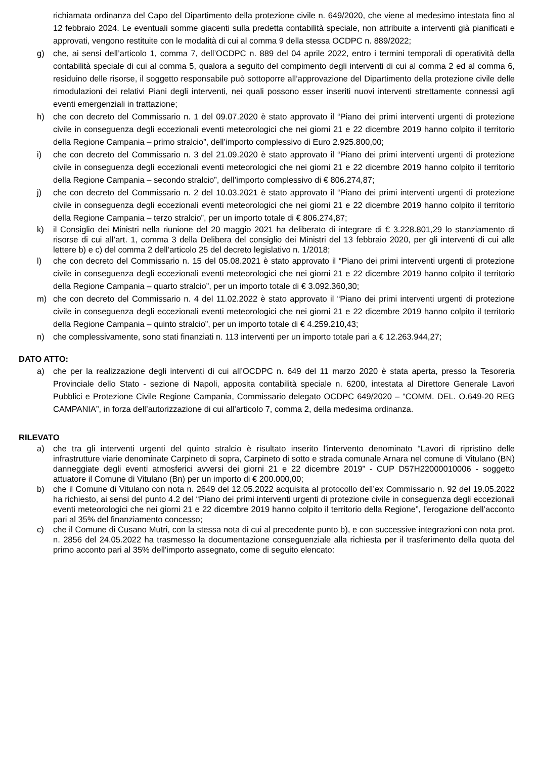richiamata ordinanza del Capo del Dipartimento della protezione civile n. 649/2020, che viene al medesimo intestata fino al 12 febbraio 2024. Le eventuali somme giacenti sulla predetta contabilità speciale, non attribuite a interventi già pianificati e approvati, vengono restituite con le modalità di cui al comma 9 della stessa OCDPC n. 889/2022;
g) che, ai sensi dell’articolo 1, comma 7, dell’OCDPC n. 889 del 04 aprile 2022, entro i termini temporali di operatività della contabilità speciale di cui al comma 5, qualora a seguito del compimento degli interventi di cui al comma 2 ed al comma 6, residuino delle risorse, il soggetto responsabile può sottoporre all’approvazione del Dipartimento della protezione civile delle rimodulazioni dei relativi Piani degli interventi, nei quali possono esser inseriti nuovi interventi strettamente connessi agli eventi emergenziali in trattazione;
h) che con decreto del Commissario n. 1 del 09.07.2020 è stato approvato il “Piano dei primi interventi urgenti di protezione civile in conseguenza degli eccezionali eventi meteorologici che nei giorni 21 e 22 dicembre 2019 hanno colpito il territorio della Regione Campania – primo stralcio”, dell’importo complessivo di Euro 2.925.800,00;
i) che con decreto del Commissario n. 3 del 21.09.2020 è stato approvato il “Piano dei primi interventi urgenti di protezione civile in conseguenza degli eccezionali eventi meteorologici che nei giorni 21 e 22 dicembre 2019 hanno colpito il territorio della Regione Campania – secondo stralcio”, dell’importo complessivo di € 806.274,87;
j) che con decreto del Commissario n. 2 del 10.03.2021 è stato approvato il “Piano dei primi interventi urgenti di protezione civile in conseguenza degli eccezionali eventi meteorologici che nei giorni 21 e 22 dicembre 2019 hanno colpito il territorio della Regione Campania – terzo stralcio”, per un importo totale di € 806.274,87;
k) il Consiglio dei Ministri nella riunione del 20 maggio 2021 ha deliberato di integrare di € 3.228.801,29 lo stanziamento di risorse di cui all’art. 1, comma 3 della Delibera del consiglio dei Ministri del 13 febbraio 2020, per gli interventi di cui alle lettere b) e c) del comma 2 dell’articolo 25 del decreto legislativo n. 1/2018;
l) che con decreto del Commissario n. 15 del 05.08.2021 è stato approvato il “Piano dei primi interventi urgenti di protezione civile in conseguenza degli eccezionali eventi meteorologici che nei giorni 21 e 22 dicembre 2019 hanno colpito il territorio della Regione Campania – quarto stralcio”, per un importo totale di € 3.092.360,30;
m) che con decreto del Commissario n. 4 del 11.02.2022 è stato approvato il “Piano dei primi interventi urgenti di protezione civile in conseguenza degli eccezionali eventi meteorologici che nei giorni 21 e 22 dicembre 2019 hanno colpito il territorio della Regione Campania – quinto stralcio”, per un importo totale di € 4.259.210,43;
n) che complessivamente, sono stati finanziati n. 113 interventi per un importo totale pari a € 12.263.944,27;
DATO ATTO:
a) che per la realizzazione degli interventi di cui all’OCDPC n. 649 del 11 marzo 2020 è stata aperta, presso la Tesoreria Provinciale dello Stato - sezione di Napoli, apposita contabilità speciale n. 6200, intestata al Direttore Generale Lavori Pubblici e Protezione Civile Regione Campania, Commissario delegato OCDPC 649/2020 – “COMM. DEL. O.649-20 REG CAMPANIA”, in forza dell’autorizzazione di cui all’articolo 7, comma 2, della medesima ordinanza.
RILEVATO
a) che tra gli interventi urgenti del quinto stralcio è risultato inserito l'intervento denominato “Lavori di ripristino delle infrastrutture viarie denominate Carpineto di sopra, Carpineto di sotto e strada comunale Arnara nel comune di Vitulano (BN) danneggiate degli eventi atmosferici avversi dei giorni 21 e 22 dicembre 2019” - CUP D57H22000010006 - soggetto attuatore il Comune di Vitulano (Bn) per un importo di € 200.000,00;
b) che il Comune di Vitulano con nota n. 2649 del 12.05.2022 acquisita al protocollo dell’ex Commissario n. 92 del 19.05.2022 ha richiesto, ai sensi del punto 4.2 del “Piano dei primi interventi urgenti di protezione civile in conseguenza degli eccezionali eventi meteorologici che nei giorni 21 e 22 dicembre 2019 hanno colpito il territorio della Regione”, l'erogazione dell’acconto pari al 35% del finanziamento concesso;
c) che il Comune di Cusano Mutri, con la stessa nota di cui al precedente punto b), e con successive integrazioni con nota prot. n. 2856 del 24.05.2022 ha trasmesso la documentazione conseguenziale alla richiesta per il trasferimento della quota del primo acconto pari al 35% dell'importo assegnato, come di seguito elencato: